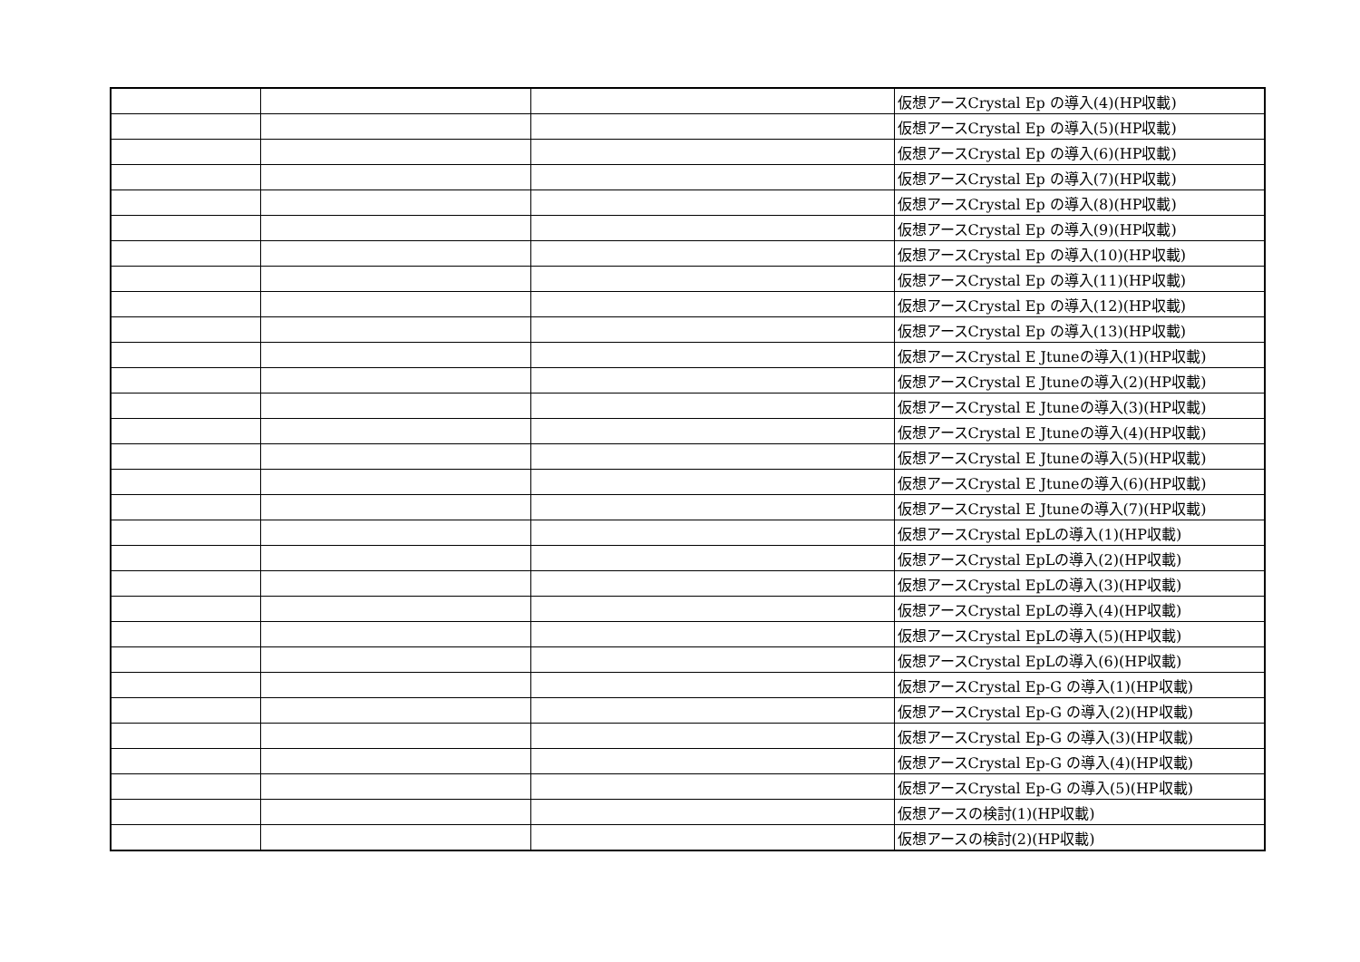| | | | 仮想アースCrystal Ep の導入(4)(HP収載) |
| | | | 仮想アースCrystal Ep の導入(5)(HP収載) |
| | | | 仮想アースCrystal Ep の導入(6)(HP収載) |
| | | | 仮想アースCrystal Ep の導入(7)(HP収載) |
| | | | 仮想アースCrystal Ep の導入(8)(HP収載) |
| | | | 仮想アースCrystal Ep の導入(9)(HP収載) |
| | | | 仮想アースCrystal Ep の導入(10)(HP収載) |
| | | | 仮想アースCrystal Ep の導入(11)(HP収載) |
| | | | 仮想アースCrystal Ep の導入(12)(HP収載) |
| | | | 仮想アースCrystal Ep の導入(13)(HP収載) |
| | | | 仮想アースCrystal E Jtuneの導入(1)(HP収載) |
| | | | 仮想アースCrystal E Jtuneの導入(2)(HP収載) |
| | | | 仮想アースCrystal E Jtuneの導入(3)(HP収載) |
| | | | 仮想アースCrystal E Jtuneの導入(4)(HP収載) |
| | | | 仮想アースCrystal E Jtuneの導入(5)(HP収載) |
| | | | 仮想アースCrystal E Jtuneの導入(6)(HP収載) |
| | | | 仮想アースCrystal E Jtuneの導入(7)(HP収載) |
| | | | 仮想アースCrystal EpLの導入(1)(HP収載) |
| | | | 仮想アースCrystal EpLの導入(2)(HP収載) |
| | | | 仮想アースCrystal EpLの導入(3)(HP収載) |
| | | | 仮想アースCrystal EpLの導入(4)(HP収載) |
| | | | 仮想アースCrystal EpLの導入(5)(HP収載) |
| | | | 仮想アースCrystal EpLの導入(6)(HP収載) |
| | | | 仮想アースCrystal Ep-G の導入(1)(HP収載) |
| | | | 仮想アースCrystal Ep-G の導入(2)(HP収載) |
| | | | 仮想アースCrystal Ep-G の導入(3)(HP収載) |
| | | | 仮想アースCrystal Ep-G の導入(4)(HP収載) |
| | | | 仮想アースCrystal Ep-G の導入(5)(HP収載) |
| | | | 仮想アースの検討(1)(HP収載) |
| | | | 仮想アースの検討(2)(HP収載) |